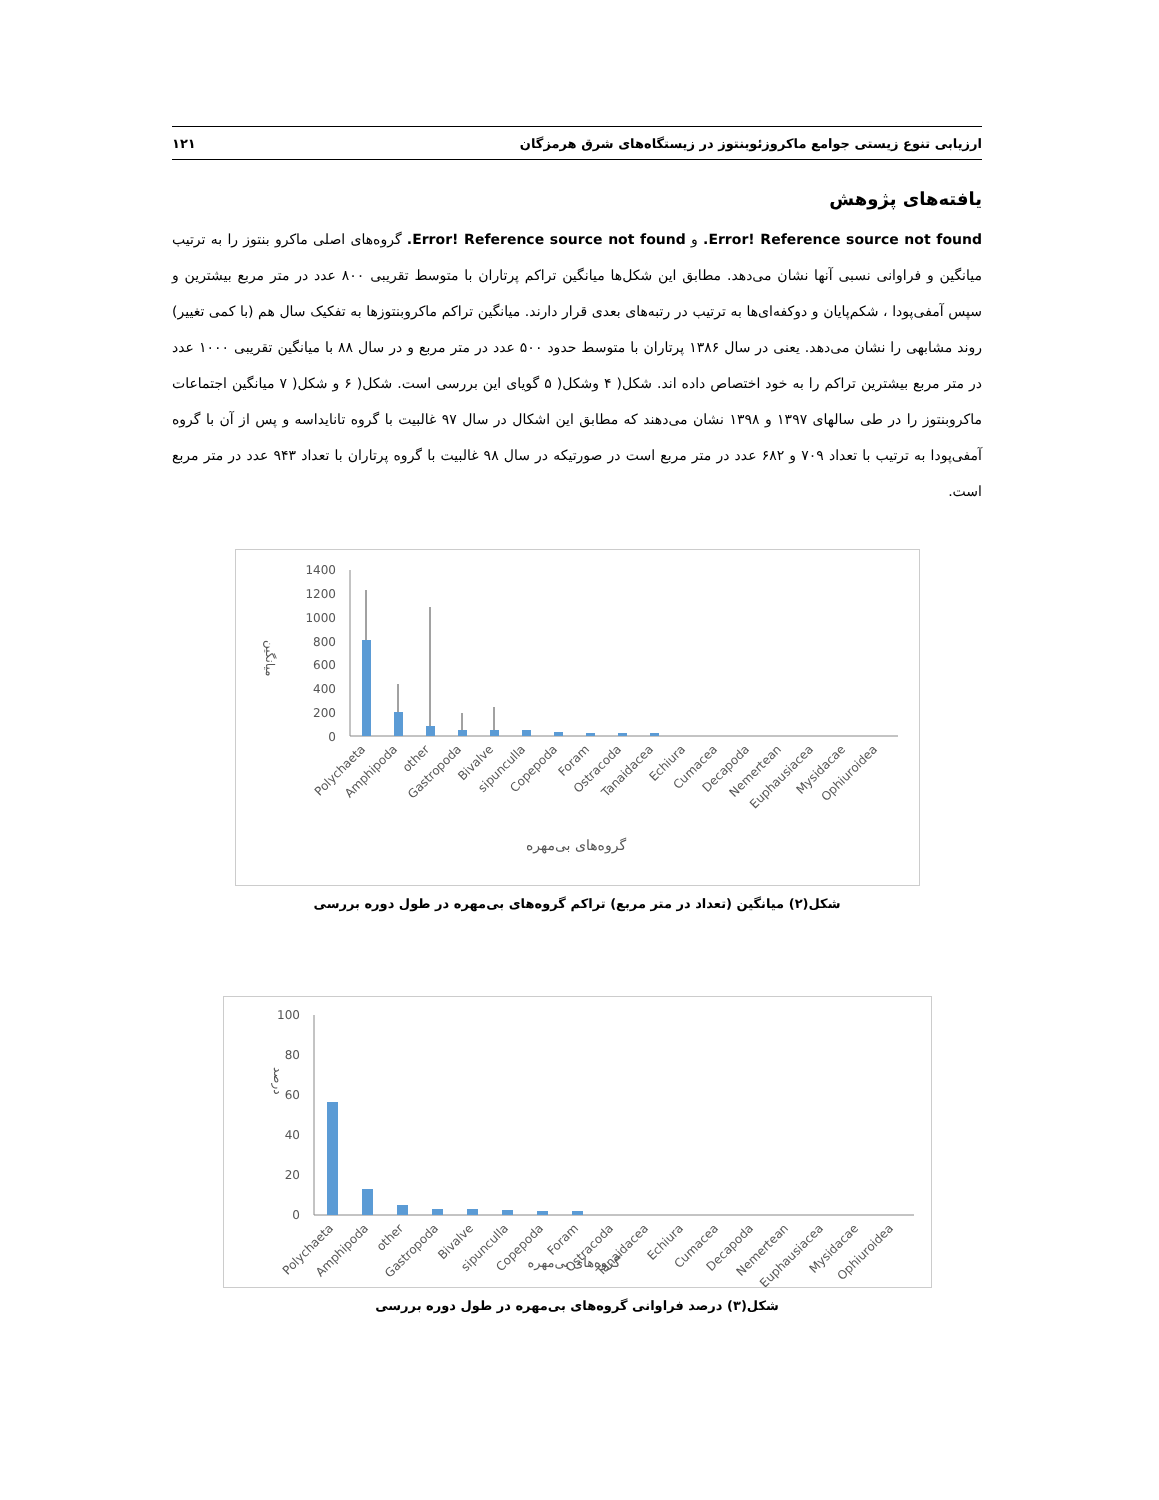ارزیابی تنوع زیستی جوامع ماکروزئوبنتوز در زیستگاه‌های شرق هرمزگان ۱۲۱
یافته‌های پژوهش
Error! Reference source not found. و Error! Reference source not found. گروه‌های اصلی ماکرو بنتوز را به ترتیب میانگین و فراوانی نسبی آنها نشان می‌دهد. مطابق این شکل‌ها میانگین تراکم پرتاران با متوسط تقریبی ۸۰۰ عدد در متر مربع بیشترین و سپس آمفی‌پودا ، شکم‌پایان و دوکفه‌ای‌ها به ترتیب در رتبه‌های بعدی قرار دارند. میانگین تراکم ماکروبنتوزها به تفکیک سال هم (با کمی تغییر) روند مشابهی را نشان می‌دهد. یعنی در سال ۱۳۸۶ پرتاران با متوسط حدود ۵۰۰ عدد در متر مربع و در سال ۸۸ با میانگین تقریبی ۱۰۰۰ عدد در متر مربع بیشترین تراکم را به خود اختصاص داده اند. شکل( ۴ وشکل( ۵ گویای این بررسی است. شکل( ۶ و شکل( ۷ میانگین اجتماعات ماکروبنتوز را در طی سالهای ۱۳۹۷ و ۱۳۹۸ نشان می‌دهند که مطابق این اشکال در سال ۹۷ غالبیت با گروه تانایداسه و پس از آن با گروه آمفی‌پودا به ترتیب با تعداد ۷۰۹ و ۶۸۲ عدد در متر مربع است در صورتیکه در سال ۹۸ غالبیت با گروه پرتاران با تعداد ۹۴۳ عدد در متر مربع است.
میانگین
1400
1200
1000
800
600
400
200
0
Polychaeta
Amphipoda
other
Gastropoda
Bivalve
sipuncullа
Copepoda
Foram
Ostracoda
Tanaidacea
Echiura
Cumacea
Decapoda
Nemertean
Euphausiacea
Mysidacae
Ophiuroidea
گروه‌های بی‌مهره
شکل(۲) میانگین (تعداد در متر مربع) تراکم گروه‌های بی‌مهره در طول دوره بررسی
درصد
100
80
60
40
20
0
Polychaeta
Amphipoda
other
Gastropoda
Bivalve
sipuncullа
Copepoda
Foram
Ostracoda
Tanaidacea
Echiura
Cumacea
Decapoda
Nemertean
Euphausiacea
Mysidacae
Ophiuroidea
گروه‌های بی‌مهره
شکل(۳) درصد فراوانی گروه‌های بی‌مهره در طول دوره بررسی